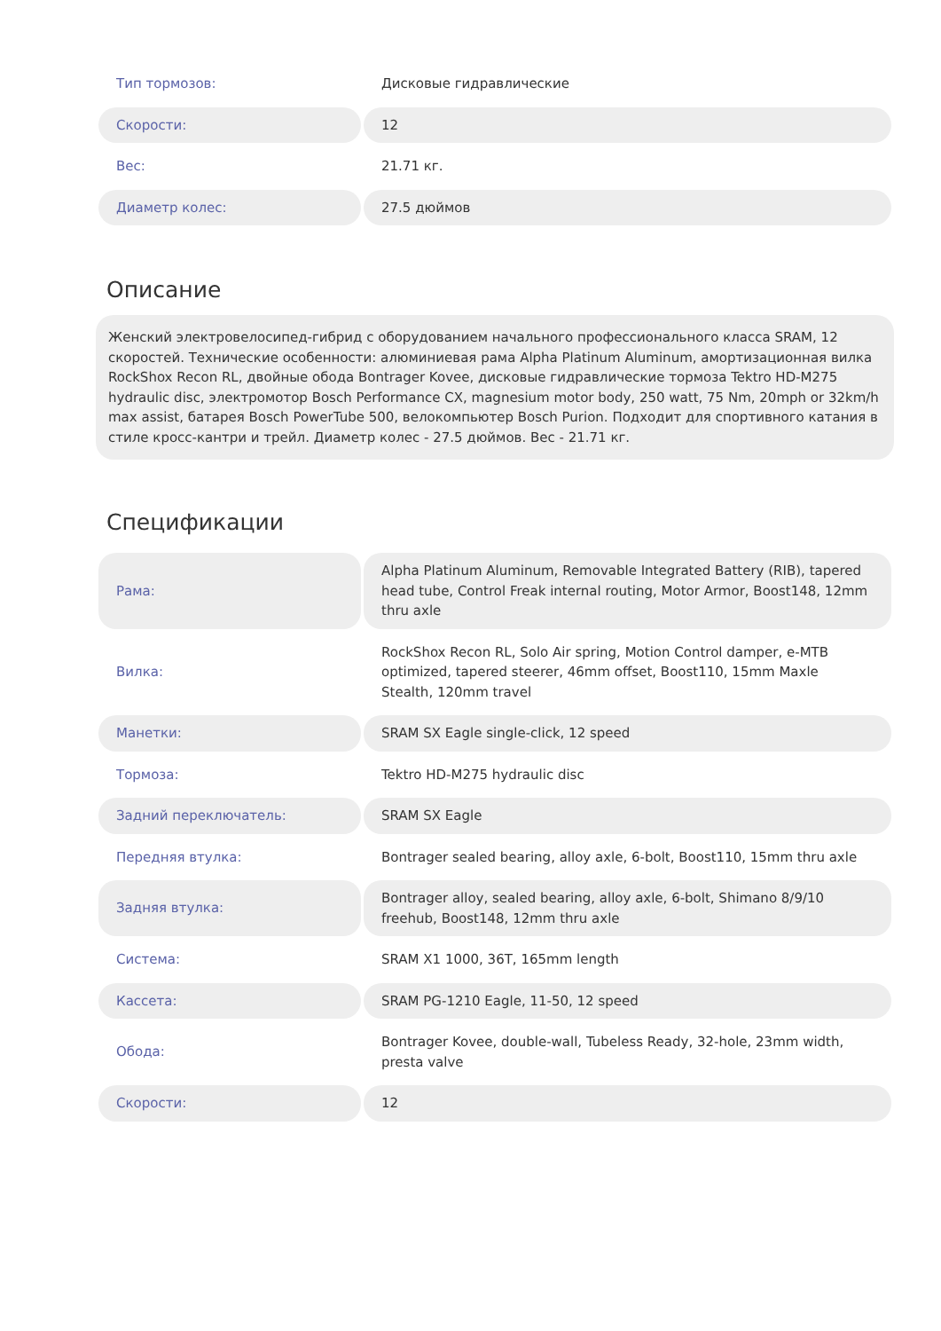| Тип тормозов: | Дисковые гидравлические |
| Скорости: | 12 |
| Вес: | 21.71 кг. |
| Диаметр колес: | 27.5 дюймов |
Описание
Женский электровелосипед-гибрид с оборудованием начального профессионального класса SRAM, 12 скоростей. Технические особенности: алюминиевая рама Alpha Platinum Aluminum, амортизационная вилка RockShox Recon RL, двойные обода Bontrager Kovee, дисковые гидравлические тормоза Tektro HD-M275 hydraulic disc, электромотор Bosch Performance CX, magnesium motor body, 250 watt, 75 Nm, 20mph or 32km/h max assist, батарея Bosch PowerTube 500, велокомпьютер Bosch Purion. Подходит для спортивного катания в стиле кросс-кантри и трейл. Диаметр колес - 27.5 дюймов. Вес - 21.71 кг.
Спецификации
| Рама: | Alpha Platinum Aluminum, Removable Integrated Battery (RIB), tapered head tube, Control Freak internal routing, Motor Armor, Boost148, 12mm thru axle |
| Вилка: | RockShox Recon RL, Solo Air spring, Motion Control damper, e-MTB optimized, tapered steerer, 46mm offset, Boost110, 15mm Maxle Stealth, 120mm travel |
| Манетки: | SRAM SX Eagle single-click, 12 speed |
| Тормоза: | Tektro HD-M275 hydraulic disc |
| Задний переключатель: | SRAM SX Eagle |
| Передняя втулка: | Bontrager sealed bearing, alloy axle, 6-bolt, Boost110, 15mm thru axle |
| Задняя втулка: | Bontrager alloy, sealed bearing, alloy axle, 6-bolt, Shimano 8/9/10 freehub, Boost148, 12mm thru axle |
| Система: | SRAM X1 1000, 36T, 165mm length |
| Кассета: | SRAM PG-1210 Eagle, 11-50, 12 speed |
| Обода: | Bontrager Kovee, double-wall, Tubeless Ready, 32-hole, 23mm width, presta valve |
| Скорости: | 12 |